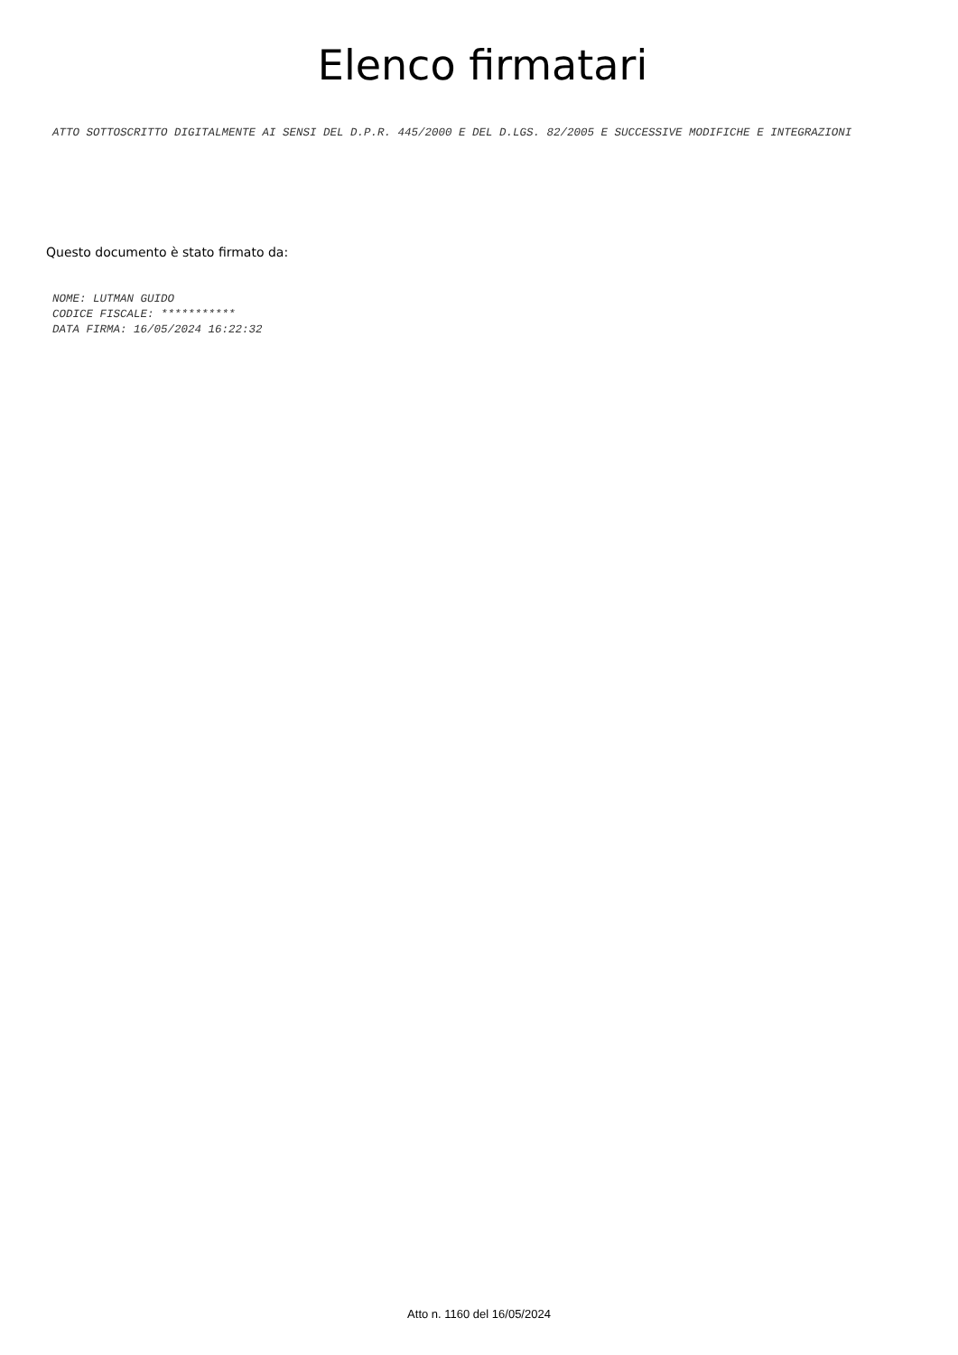Elenco firmatari
ATTO SOTTOSCRITTO DIGITALMENTE AI SENSI DEL D.P.R. 445/2000 E DEL D.LGS. 82/2005 E SUCCESSIVE MODIFICHE E INTEGRAZIONI
Questo documento è stato firmato da:
NOME: LUTMAN GUIDO
CODICE FISCALE: ***********
DATA FIRMA: 16/05/2024 16:22:32
Atto n. 1160 del 16/05/2024